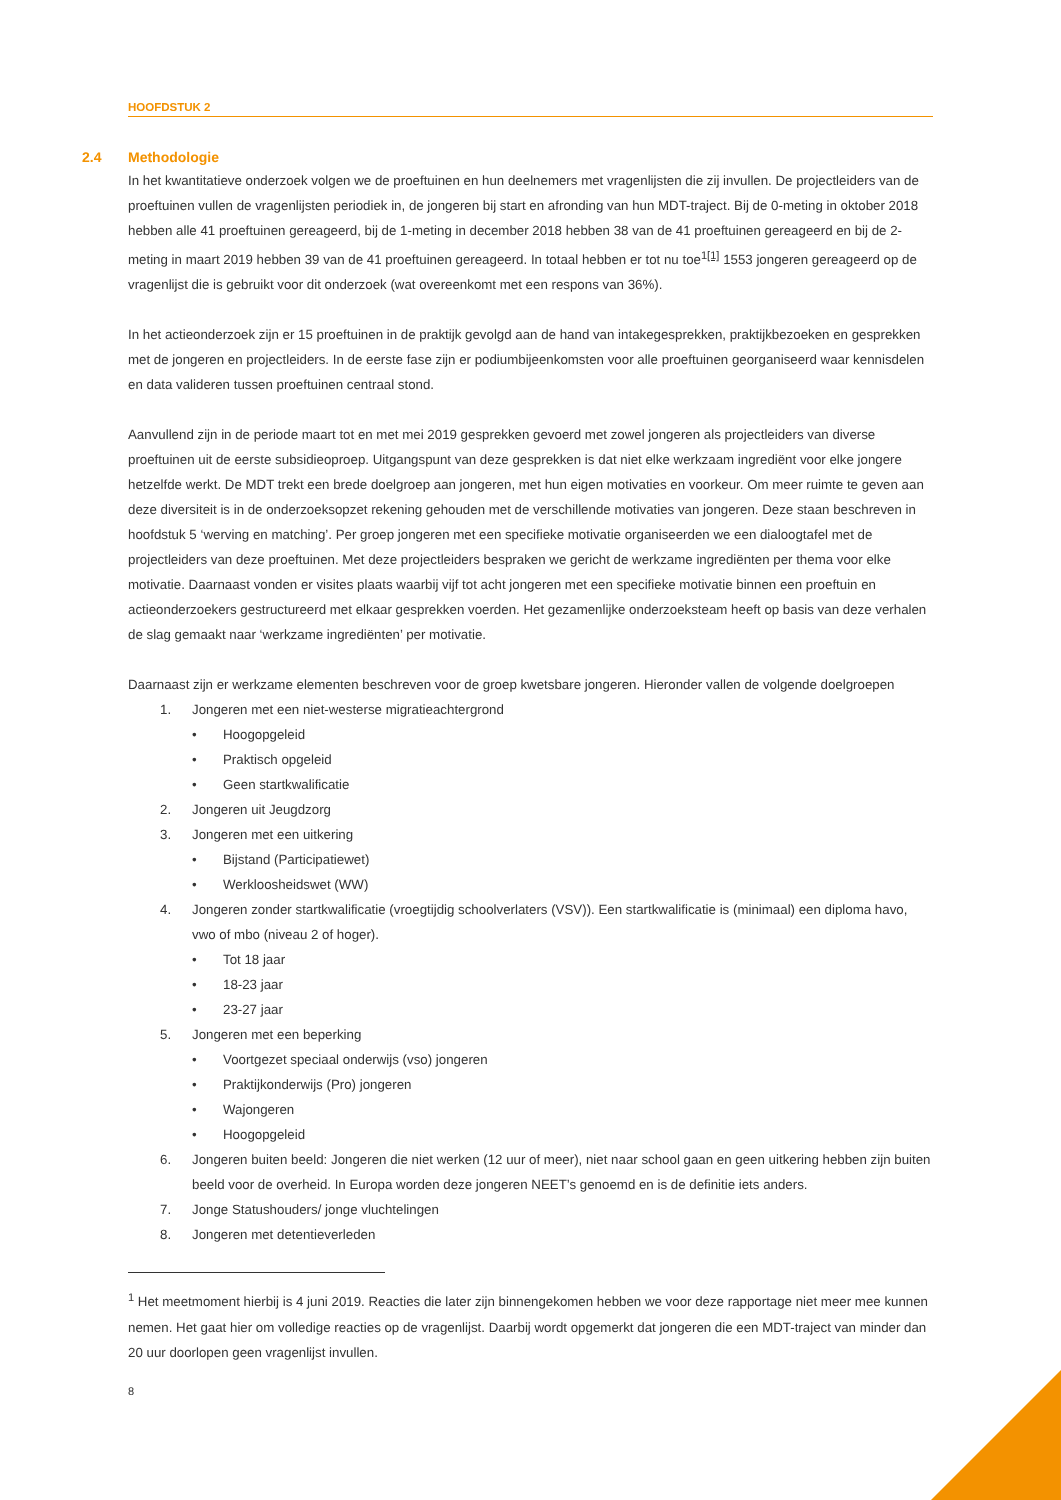HOOFDSTUK 2
2.4 Methodologie
In het kwantitatieve onderzoek volgen we de proeftuinen en hun deelnemers met vragenlijsten die zij invullen. De projectleiders van de proeftuinen vullen de vragenlijsten periodiek in, de jongeren bij start en afronding van hun MDT-traject. Bij de 0-meting in oktober 2018 hebben alle 41 proeftuinen gereageerd, bij de 1-meting in december 2018 hebben 38 van de 41 proeftuinen gereageerd en bij de 2-meting in maart 2019 hebben 39 van de 41 proeftuinen gereageerd. In totaal hebben er tot nu toe<sup>1</sup><sup>[1]</sup> 1553 jongeren gereageerd op de vragenlijst die is gebruikt voor dit onderzoek (wat overeenkomt met een respons van 36%).
In het actieonderzoek zijn er 15 proeftuinen in de praktijk gevolgd aan de hand van intakegesprekken, praktijkbezoeken en gesprekken met de jongeren en projectleiders. In de eerste fase zijn er podiumbijeenkomsten voor alle proeftuinen georganiseerd waar kennisdelen en data valideren tussen proeftuinen centraal stond.
Aanvullend zijn in de periode maart tot en met mei 2019 gesprekken gevoerd met zowel jongeren als projectleiders van diverse proeftuinen uit de eerste subsidieoproep. Uitgangspunt van deze gesprekken is dat niet elke werkzaam ingrediënt voor elke jongere hetzelfde werkt. De MDT trekt een brede doelgroep aan jongeren, met hun eigen motivaties en voorkeur. Om meer ruimte te geven aan deze diversiteit is in de onderzoeksopzet rekening gehouden met de verschillende motivaties van jongeren. Deze staan beschreven in hoofdstuk 5 ‘werving en matching’. Per groep jongeren met een specifieke motivatie organiseerden we een dialoogtafel met de projectleiders van deze proeftuinen. Met deze projectleiders bespraken we gericht de werkzame ingrediënten per thema voor elke motivatie. Daarnaast vonden er visites plaats waarbij vijf tot acht jongeren met een specifieke motivatie binnen een proeftuin en actieonderzoekers gestructureerd met elkaar gesprekken voerden. Het gezamenlijke onderzoeksteam heeft op basis van deze verhalen de slag gemaakt naar ‘werkzame ingrediënten’ per motivatie.
Daarnaast zijn er werkzame elementen beschreven voor de groep kwetsbare jongeren. Hieronder vallen de volgende doelgroepen
1. Jongeren met een niet-westerse migratieachtergrond
• Hoogopgeleid
• Praktisch opgeleid
• Geen startkwalificatie
2. Jongeren uit Jeugdzorg
3. Jongeren met een uitkering
• Bijstand (Participatiewet)
• Werkloosheidswet (WW)
4. Jongeren zonder startkwalificatie (vroegtijdig schoolverlaters (VSV)). Een startkwalificatie is (minimaal) een diploma havo, vwo of mbo (niveau 2 of hoger).
• Tot 18 jaar
• 18-23 jaar
• 23-27 jaar
5. Jongeren met een beperking
• Voortgezet speciaal onderwijs (vso) jongeren
• Praktijkonderwijs (Pro) jongeren
• Wajongeren
• Hoogopgeleid
6. Jongeren buiten beeld: Jongeren die niet werken (12 uur of meer), niet naar school gaan en geen uitkering hebben zijn buiten beeld voor de overheid. In Europa worden deze jongeren NEET’s genoemd en is de definitie iets anders.
7. Jonge Statushouders/ jonge vluchtelingen
8. Jongeren met detentieverleden
<sup>1</sup> Het meetmoment hierbij is 4 juni 2019. Reacties die later zijn binnengekomen hebben we voor deze rapportage niet meer mee kunnen nemen. Het gaat hier om volledige reacties op de vragenlijst. Daarbij wordt opgemerkt dat jongeren die een MDT-traject van minder dan 20 uur doorlopen geen vragenlijst invullen.
8